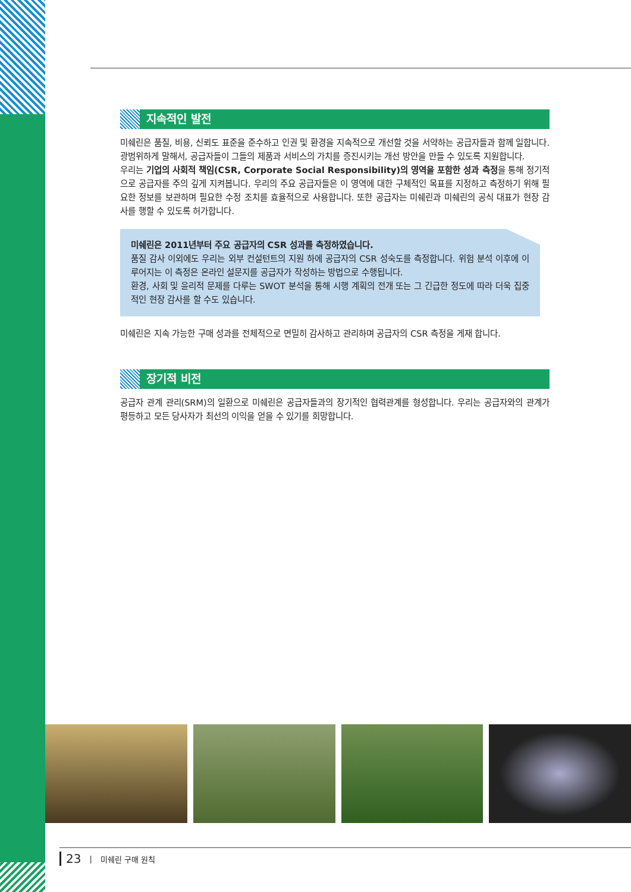지속적인 발전
미쉐린은 품질, 비용, 신뢰도 표준을 준수하고 인권 및 환경을 지속적으로 개선할 것을 서약하는 공급자들과 함께 일합니다. 광범위하게 말해서, 공급자들이 그들의 제품과 서비스의 가치를 증진시키는 개선 방안을 만들 수 있도록 지원합니다.
우리는 기업의 사회적 책임(CSR, Corporate Social Responsibility)의 영역을 포함한 성과 측정을 통해 정기적으로 공급자를 주의 깊게 지켜봅니다. 우리의 주요 공급자들은 이 영역에 대한 구체적인 목표를 지정하고 측정하기 위해 필요한 정보를 보관하며 필요한 수정 조치를 효율적으로 사용합니다. 또한 공급자는 미쉐린과 미쉐린의 공식 대표가 현장 감사를 행할 수 있도록 허가합니다.
미쉐린은 2011년부터 주요 공급자의 CSR 성과를 측정하였습니다.
품질 감사 이외에도 우리는 외부 컨설턴트의 지원 하에 공급자의 CSR 성숙도를 측정합니다. 위험 분석 이후에 이루어지는 이 측정은 온라인 설문지를 공급자가 작성하는 방법으로 수행됩니다.
환경, 사회 및 윤리적 문제를 다루는 SWOT 분석을 통해 시행 계획의 전개 또는 그 긴급한 정도에 따라 더욱 집중적인 현장 감사를 할 수도 있습니다.
미쉐린은 지속 가능한 구매 성과를 전체적으로 면밀히 감사하고 관리하며 공급자의 CSR 측정을 게재 합니다.
장기적 비전
공급자 관계 관리(SRM)의 일환으로 미쉐린은 공급자들과의 장기적인 협력관계를 형성합니다. 우리는 공급자와의 관계가 평등하고 모든 당사자가 최선의 이익을 얻을 수 있기를 희망합니다.
23 | 미쉐린 구매 원칙